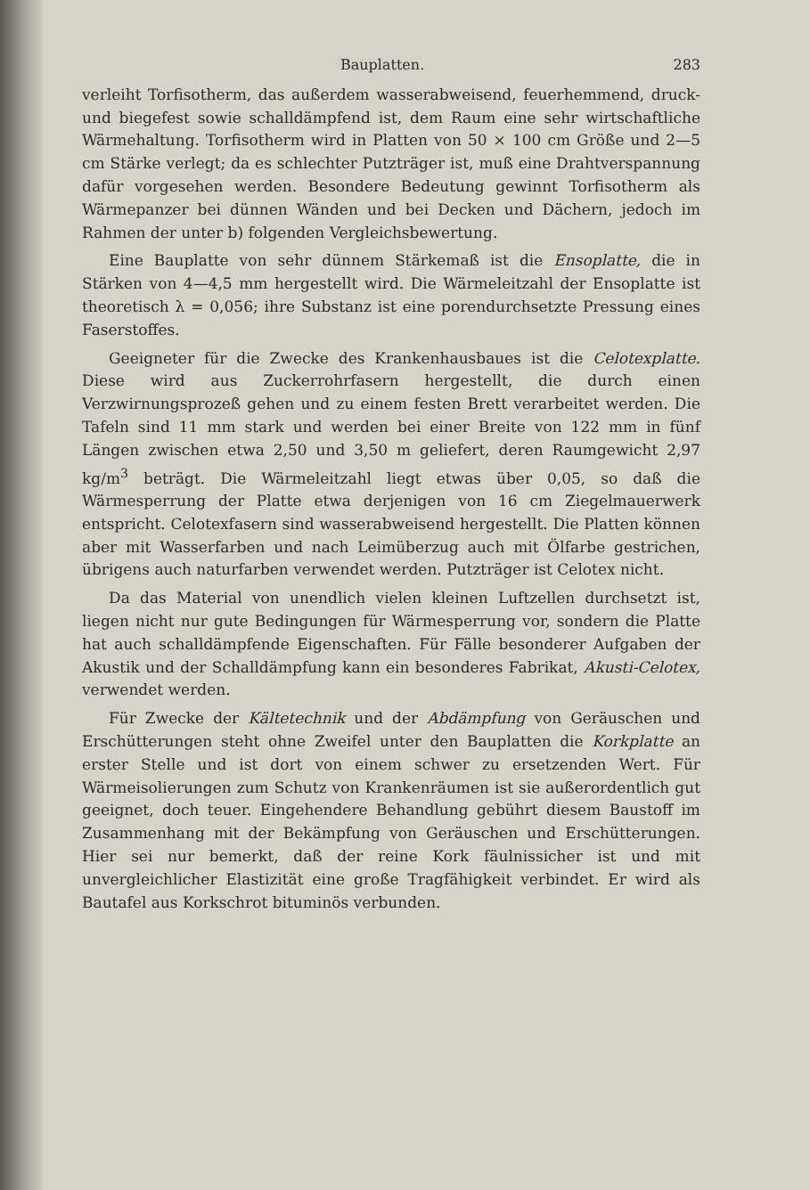Bauplatten. 283
verleiht Torfisotherm, das außerdem wasserabweisend, feuerhemmend, druck- und biegefest sowie schalldämpfend ist, dem Raum eine sehr wirtschaftliche Wärmehaltung. Torfisotherm wird in Platten von 50 × 100 cm Größe und 2—5 cm Stärke verlegt; da es schlechter Putzträger ist, muß eine Drahtverspannung dafür vorgesehen werden. Besondere Bedeutung gewinnt Torfisotherm als Wärmepanzer bei dünnen Wänden und bei Decken und Dächern, jedoch im Rahmen der unter b) folgenden Vergleichsbewertung.
Eine Bauplatte von sehr dünnem Stärkemaß ist die Ensoplatte, die in Stärken von 4—4,5 mm hergestellt wird. Die Wärmeleitzahl der Ensoplatte ist theoretisch λ = 0,056; ihre Substanz ist eine porendurchsetzte Pressung eines Faserstoffes.
Geeigneter für die Zwecke des Krankenhausbaues ist die Celotexplatte. Diese wird aus Zuckerrohrfasern hergestellt, die durch einen Verzwirnungsprozeß gehen und zu einem festen Brett verarbeitet werden. Die Tafeln sind 11 mm stark und werden bei einer Breite von 122 mm in fünf Längen zwischen etwa 2,50 und 3,50 m geliefert, deren Raumgewicht 2,97 kg/m<sup>3</sup> beträgt. Die Wärmeleitzahl liegt etwas über 0,05, so daß die Wärmesperrung der Platte etwa derjenigen von 16 cm Ziegelmauerwerk entspricht. Celotexfasern sind wasserabweisend hergestellt. Die Platten können aber mit Wasserfarben und nach Leimüberzug auch mit Ölfarbe gestrichen, übrigens auch naturfarben verwendet werden. Putzträger ist Celotex nicht.
Da das Material von unendlich vielen kleinen Luftzellen durchsetzt ist, liegen nicht nur gute Bedingungen für Wärmesperrung vor, sondern die Platte hat auch schalldämpfende Eigenschaften. Für Fälle besonderer Aufgaben der Akustik und der Schalldämpfung kann ein besonderes Fabrikat, Akusti-Celotex, verwendet werden.
Für Zwecke der Kältetechnik und der Abdämpfung von Geräuschen und Erschütterungen steht ohne Zweifel unter den Bauplatten die Korkplatte an erster Stelle und ist dort von einem schwer zu ersetzenden Wert. Für Wärmeisolierungen zum Schutz von Krankenräumen ist sie außerordentlich gut geeignet, doch teuer. Eingehendere Behandlung gebührt diesem Baustoff im Zusammenhang mit der Bekämpfung von Geräuschen und Erschütterungen. Hier sei nur bemerkt, daß der reine Kork fäulnissicher ist und mit unvergleichlicher Elastizität eine große Tragfähigkeit verbindet. Er wird als Bautafel aus Korkschrot bituminös verbunden.